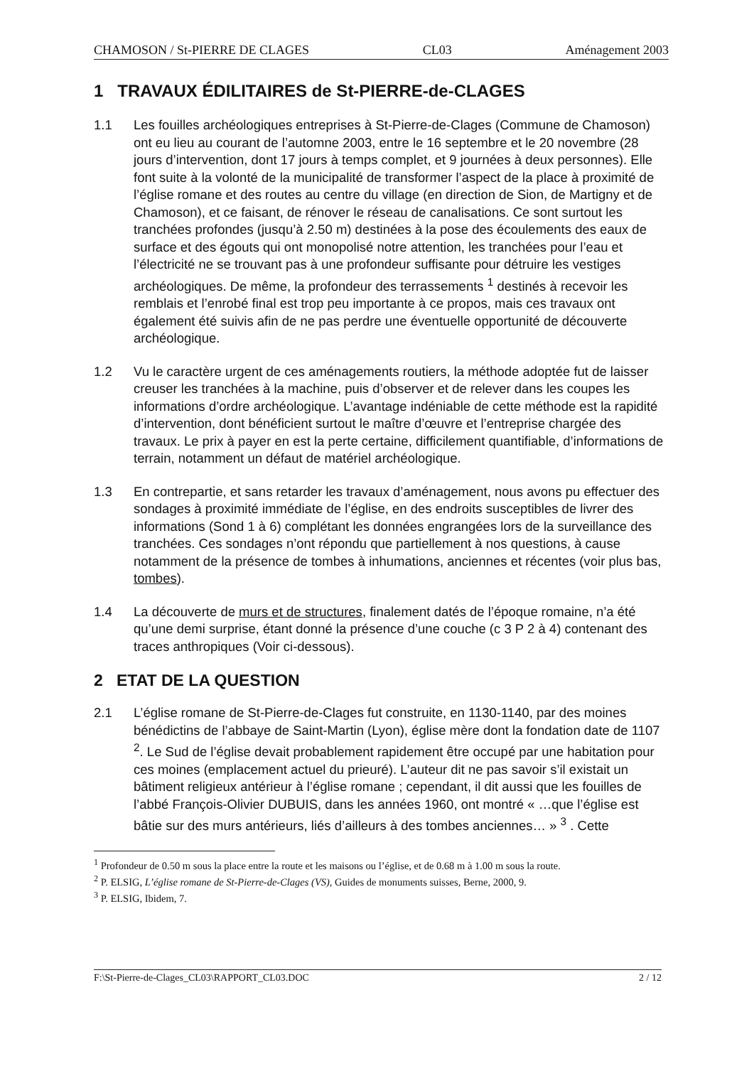CHAMOSON / St-PIERRE DE CLAGES CL03 Aménagement 2003
1 TRAVAUX ÉDILITAIRES de St-PIERRE-de-CLAGES
1.1 Les fouilles archéologiques entreprises à St-Pierre-de-Clages (Commune de Chamoson) ont eu lieu au courant de l’automne 2003, entre le 16 septembre et le 20 novembre (28 jours d’intervention, dont 17 jours à temps complet, et 9 journées à deux personnes). Elle font suite à la volonté de la municipalité de transformer l’aspect de la place à proximité de l’église romane et des routes au centre du village (en direction de Sion, de Martigny et de Chamoson), et ce faisant, de rénover le réseau de canalisations. Ce sont surtout les tranchées profondes (jusqu’à 2.50 m) destinées à la pose des écoulements des eaux de surface et des égouts qui ont monopolisé notre attention, les tranchées pour l’eau et l’électricité ne se trouvant pas à une profondeur suffisante pour détruire les vestiges archéologiques. De même, la profondeur des terrassements <sup>1</sup> destinés à recevoir les remblais et l’enrobé final est trop peu importante à ce propos, mais ces travaux ont également été suivis afin de ne pas perdre une éventuelle opportunité de découverte archéologique.
1.2 Vu le caractère urgent de ces aménagements routiers, la méthode adoptée fut de laisser creuser les tranchées à la machine, puis d’observer et de relever dans les coupes les informations d’ordre archéologique. L’avantage indéniable de cette méthode est la rapidité d’intervention, dont bénéficient surtout le maître d’œuvre et l’entreprise chargée des travaux. Le prix à payer en est la perte certaine, difficilement quantifiable, d’informations de terrain, notamment un défaut de matériel archéologique.
1.3 En contrepartie, et sans retarder les travaux d’aménagement, nous avons pu effectuer des sondages à proximité immédiate de l’église, en des endroits susceptibles de livrer des informations (Sond 1 à 6) complétant les données engrangées lors de la surveillance des tranchées. Ces sondages n’ont répondu que partiellement à nos questions, à cause notamment de la présence de tombes à inhumations, anciennes et récentes (voir plus bas, tombes).
1.4 La découverte de murs et de structures, finalement datés de l’époque romaine, n’a été qu’une demi surprise, étant donné la présence d’une couche (c 3 P 2 à 4) contenant des traces anthropiques (Voir ci-dessous).
2 ETAT DE LA QUESTION
2.1 L’église romane de St-Pierre-de-Clages fut construite, en 1130-1140, par des moines bénédictins de l’abbaye de Saint-Martin (Lyon), église mère dont la fondation date de 1107 <sup>2</sup>. Le Sud de l’église devait probablement rapidement être occupé par une habitation pour ces moines (emplacement actuel du prieuré). L’auteur dit ne pas savoir s’il existait un bâtiment religieux antérieur à l’église romane ; cependant, il dit aussi que les fouilles de l’abbé François-Olivier DUBUIS, dans les années 1960, ont montré « …que l’église est bâtie sur des murs antérieurs, liés d’ailleurs à des tombes anciennes… » <sup>3</sup> . Cette
<sup>1</sup> Profondeur de 0.50 m sous la place entre la route et les maisons ou l’église, et de 0.68 m à 1.00 m sous la route.
<sup>2</sup> P. ELSIG, L’église romane de St-Pierre-de-Clages (VS), Guides de monuments suisses, Berne, 2000, 9.
<sup>3</sup> P. ELSIG, Ibidem, 7.
F:\St-Pierre-de-Clages_CL03\RAPPORT_CL03.DOC 2 / 12